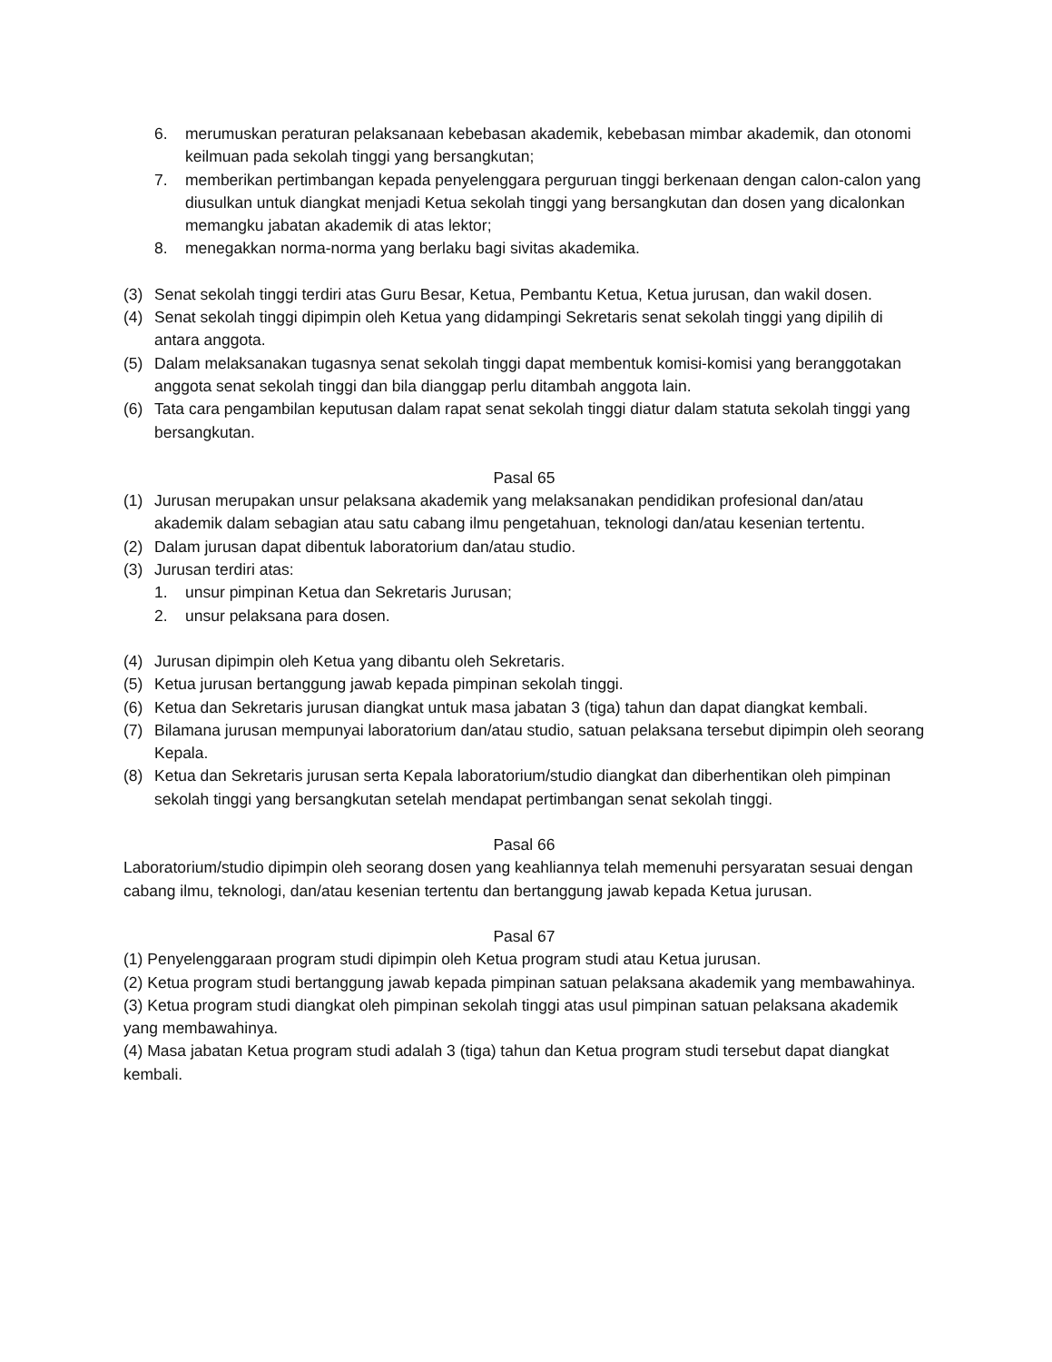6. merumuskan peraturan pelaksanaan kebebasan akademik, kebebasan mimbar akademik, dan otonomi keilmuan pada sekolah tinggi yang bersangkutan;
7. memberikan pertimbangan kepada penyelenggara perguruan tinggi berkenaan dengan calon-calon yang diusulkan untuk diangkat menjadi Ketua sekolah tinggi yang bersangkutan dan dosen yang dicalonkan memangku jabatan akademik di atas lektor;
8. menegakkan norma-norma yang berlaku bagi sivitas akademika.
(3) Senat sekolah tinggi terdiri atas Guru Besar, Ketua, Pembantu Ketua, Ketua jurusan, dan wakil dosen.
(4) Senat sekolah tinggi dipimpin oleh Ketua yang didampingi Sekretaris senat sekolah tinggi yang dipilih di antara anggota.
(5) Dalam melaksanakan tugasnya senat sekolah tinggi dapat membentuk komisi-komisi yang beranggotakan anggota senat sekolah tinggi dan bila dianggap perlu ditambah anggota lain.
(6) Tata cara pengambilan keputusan dalam rapat senat sekolah tinggi diatur dalam statuta sekolah tinggi yang bersangkutan.
Pasal 65
(1) Jurusan merupakan unsur pelaksana akademik yang melaksanakan pendidikan profesional dan/atau akademik dalam sebagian atau satu cabang ilmu pengetahuan, teknologi dan/atau kesenian tertentu.
(2) Dalam jurusan dapat dibentuk laboratorium dan/atau studio.
(3) Jurusan terdiri atas:
1. unsur pimpinan Ketua dan Sekretaris Jurusan;
2. unsur pelaksana para dosen.
(4) Jurusan dipimpin oleh Ketua yang dibantu oleh Sekretaris.
(5) Ketua jurusan bertanggung jawab kepada pimpinan sekolah tinggi.
(6) Ketua dan Sekretaris jurusan diangkat untuk masa jabatan 3 (tiga) tahun dan dapat diangkat kembali.
(7) Bilamana jurusan mempunyai laboratorium dan/atau studio, satuan pelaksana tersebut dipimpin oleh seorang Kepala.
(8) Ketua dan Sekretaris jurusan serta Kepala laboratorium/studio diangkat dan diberhentikan oleh pimpinan sekolah tinggi yang bersangkutan setelah mendapat pertimbangan senat sekolah tinggi.
Pasal 66
Laboratorium/studio dipimpin oleh seorang dosen yang keahliannya telah memenuhi persyaratan sesuai dengan cabang ilmu, teknologi, dan/atau kesenian tertentu dan bertanggung jawab kepada Ketua jurusan.
Pasal 67
(1) Penyelenggaraan program studi dipimpin oleh Ketua program studi atau Ketua jurusan.
(2) Ketua program studi bertanggung jawab kepada pimpinan satuan pelaksana akademik yang membawahinya.
(3) Ketua program studi diangkat oleh pimpinan sekolah tinggi atas usul pimpinan satuan pelaksana akademik yang membawahinya.
(4) Masa jabatan Ketua program studi adalah 3 (tiga) tahun dan Ketua program studi tersebut dapat diangkat kembali.